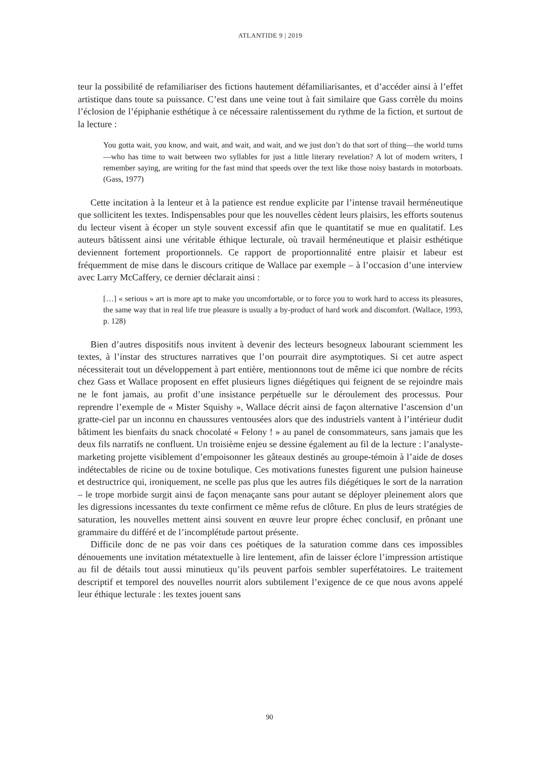ATLANTIDE 9 | 2019
teur la possibilité de refamiliariser des fictions hautement défamiliarisantes, et d’accéder ainsi à l’effet artistique dans toute sa puissance. C’est dans une veine tout à fait similaire que Gass corrèle du moins l’éclosion de l’épiphanie esthétique à ce nécessaire ralentissement du rythme de la fiction, et surtout de la lecture :
You gotta wait, you know, and wait, and wait, and wait, and we just don’t do that sort of thing—the world turns—who has time to wait between two syllables for just a little literary revelation? A lot of modern writers, I remember saying, are writing for the fast mind that speeds over the text like those noisy bastards in motorboats. (Gass, 1977)
Cette incitation à la lenteur et à la patience est rendue explicite par l’intense travail herméneutique que sollicitent les textes. Indispensables pour que les nouvelles cèdent leurs plaisirs, les efforts soutenus du lecteur visent à écoper un style souvent excessif afin que le quantitatif se mue en qualitatif. Les auteurs bâtissent ainsi une véritable éthique lecturale, où travail herméneutique et plaisir esthétique deviennent fortement proportionnels. Ce rapport de proportionnalité entre plaisir et labeur est fréquemment de mise dans le discours critique de Wallace par exemple – à l’occasion d’une interview avec Larry McCaffery, ce dernier déclarait ainsi :
[…] « serious » art is more apt to make you uncomfortable, or to force you to work hard to access its pleasures, the same way that in real life true pleasure is usually a by-product of hard work and discomfort. (Wallace, 1993, p. 128)
Bien d’autres dispositifs nous invitent à devenir des lecteurs besogneux labourant sciemment les textes, à l’instar des structures narratives que l’on pourrait dire asymptotiques. Si cet autre aspect nécessiterait tout un développement à part entière, mentionnons tout de même ici que nombre de récits chez Gass et Wallace proposent en effet plusieurs lignes diégétiques qui feignent de se rejoindre mais ne le font jamais, au profit d’une insistance perpétuelle sur le déroulement des processus. Pour reprendre l’exemple de « Mister Squishy », Wallace décrit ainsi de façon alternative l’ascension d’un gratte-ciel par un inconnu en chaussures ventousées alors que des industriels vantent à l’intérieur dudit bâtiment les bienfaits du snack chocolaté « Felony ! » au panel de consommateurs, sans jamais que les deux fils narratifs ne confluent. Un troisième enjeu se dessine également au fil de la lecture : l’analyste-marketing projette visiblement d’empoisonner les gâteaux destinés au groupe-témoin à l’aide de doses indétectables de ricine ou de toxine botulique. Ces motivations funestes figurent une pulsion haineuse et destructrice qui, ironiquement, ne scelle pas plus que les autres fils diégétiques le sort de la narration – le trope morbide surgit ainsi de façon menaçante sans pour autant se déployer pleinement alors que les digressions incessantes du texte confirment ce même refus de clôture. En plus de leurs stratégies de saturation, les nouvelles mettent ainsi souvent en œuvre leur propre échec conclusif, en prônant une grammaire du différé et de l’incomplétude partout présente.
Difficile donc de ne pas voir dans ces poétiques de la saturation comme dans ces impossibles dénouements une invitation métatextuelle à lire lentement, afin de laisser éclore l’impression artistique au fil de détails tout aussi minutieux qu’ils peuvent parfois sembler superfétatoires. Le traitement descriptif et temporel des nouvelles nourrit alors subtilement l’exigence de ce que nous avons appelé leur éthique lecturale : les textes jouent sans
90